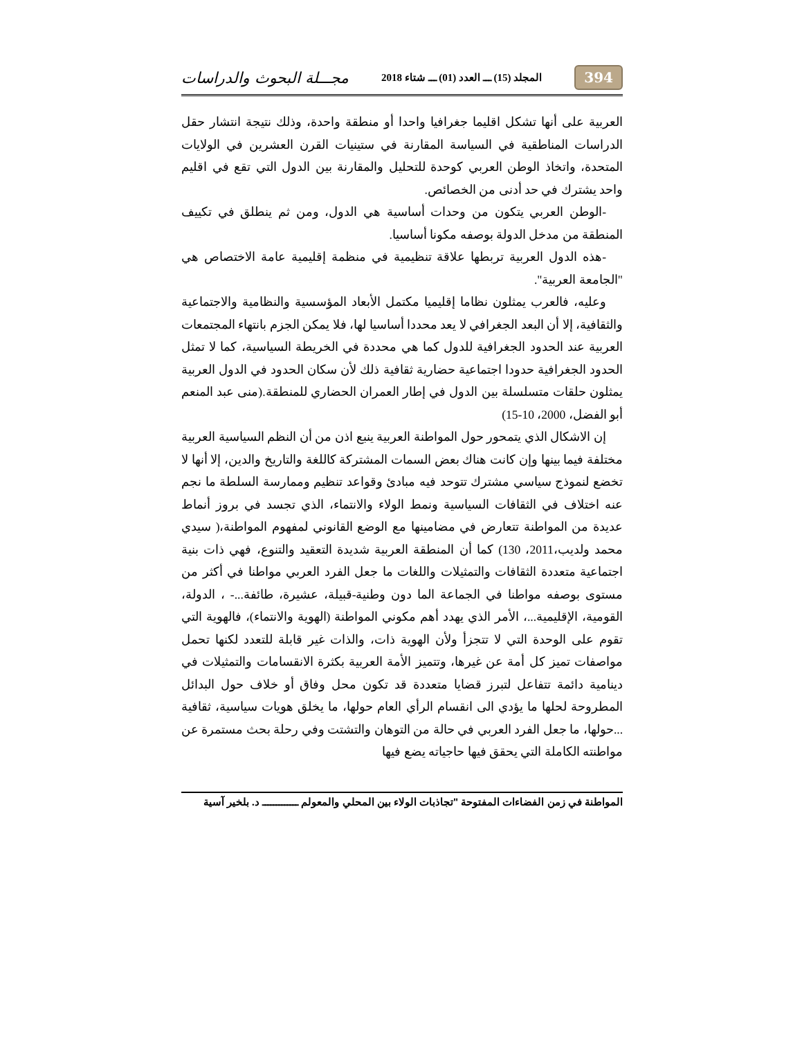394 المجلد (15) ـــ العدد (01) ـــ شتاء 2018 مجـــلة البحوث والدراسات
العربية على أنها تشكل اقليما جغرافيا واحدا أو منطقة واحدة، وذلك نتيجة انتشار حقل الدراسات المناطقية في السياسة المقارنة في ستينيات القرن العشرين في الولايات المتحدة، واتخاذ الوطن العربي كوحدة للتحليل والمقارنة بين الدول التي تقع في اقليم واحد يشترك في حد أدنى من الخصائص.
-الوطن العربي يتكون من وحدات أساسية هي الدول، ومن ثم ينطلق في تكييف المنطقة من مدخل الدولة بوصفه مكونا أساسيا.
-هذه الدول العربية تربطها علاقة تنظيمية في منظمة إقليمية عامة الاختصاص هي "الجامعة العربية".
وعليه، فالعرب يمثلون نظاما إقليميا مكتمل الأبعاد المؤسسية والنظامية والاجتماعية والثقافية، إلا أن البعد الجغرافي لا يعد محددا أساسيا لها، فلا يمكن الجزم بانتهاء المجتمعات العربية عند الحدود الجغرافية للدول كما هي محددة في الخريطة السياسية، كما لا تمثل الحدود الجغرافية حدودا اجتماعية حضارية ثقافية ذلك لأن سكان الحدود في الدول العربية يمثلون حلقات متسلسلة بين الدول في إطار العمران الحضاري للمنطقة.(منى عبد المنعم أبو الفضل، 2000، 10-15)
إن الاشكال الذي يتمحور حول المواطنة العربية ينبع اذن من أن النظم السياسية العربية مختلفة فيما بينها وإن كانت هناك بعض السمات المشتركة كاللغة والتاريخ والدين، إلا أنها لا تخضع لنموذج سياسي مشترك تتوحد فيه مبادئ وقواعد تنظيم وممارسة السلطة ما نجم عنه اختلاف في الثقافات السياسية ونمط الولاء والانتماء، الذي تجسد في بروز أنماط عديدة من المواطنة تتعارض في مضامينها مع الوضع القانوني لمفهوم المواطنة،( سيدي محمد ولديب،2011، 130) كما أن المنطقة العربية شديدة التعقيد والتنوع، فهي ذات بنية اجتماعية متعددة الثقافات والتمثيلات واللغات ما جعل الفرد العربي مواطنا في أكثر من مستوى بوصفه مواطنا في الجماعة الما دون وطنية-قبيلة، عشيرة، طائفة...- ، الدولة، القومية، الإقليمية...، الأمر الذي يهدد أهم مكوني المواطنة (الهوية والانتماء)، فالهوية التي تقوم على الوحدة التي لا تتجزأ ولأن الهوية ذات، والذات غير قابلة للتعدد لكنها تحمل مواصفات تميز كل أمة عن غيرها، وتتميز الأمة العربية بكثرة الانقسامات والتمثيلات في دينامية دائمة تتفاعل لتبرز قضايا متعددة قد تكون محل وفاق أو خلاف حول البدائل المطروحة لحلها ما يؤدي الى انقسام الرأي العام حولها، ما يخلق هويات سياسية، ثقافية ...حولها، ما جعل الفرد العربي في حالة من التوهان والتشتت وفي رحلة بحث مستمرة عن مواطنته الكاملة التي يحقق فيها حاجياته يضع فيها
المواطنة في زمن الفضاءات المفتوحة "تجاذبات الولاء بين المحلي والمعولم ـــــــــــــ د. بلخير آسية